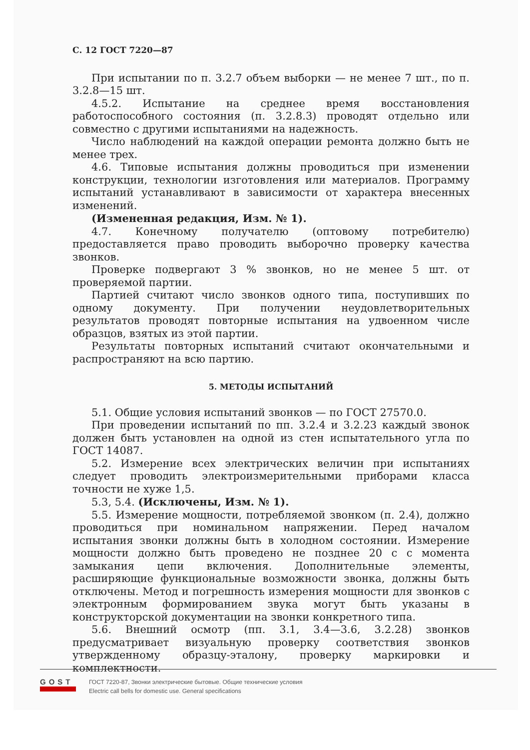С. 12 ГОСТ 7220—87
При испытании по п. 3.2.7 объем выборки — не менее 7 шт., по п. 3.2.8—15 шт.
4.5.2. Испытание на среднее время восстановления работоспособного состояния (п. 3.2.8.3) проводят отдельно или совместно с другими испытаниями на надежность.
Число наблюдений на каждой операции ремонта должно быть не менее трех.
4.6. Типовые испытания должны проводиться при изменении конструкции, технологии изготовления или материалов. Программу испытаний устанавливают в зависимости от характера внесенных изменений.
(Измененная редакция, Изм. № 1).
4.7. Конечному получателю (оптовому потребителю) предоставляется право проводить выборочно проверку качества звонков.
Проверке подвергают 3 % звонков, но не менее 5 шт. от проверяемой партии.
Партией считают число звонков одного типа, поступивших по одному документу. При получении неудовлетворительных результатов проводят повторные испытания на удвоенном числе образцов, взятых из этой партии.
Результаты повторных испытаний считают окончательными и распространяют на всю партию.
5. МЕТОДЫ ИСПЫТАНИЙ
5.1. Общие условия испытаний звонков — по ГОСТ 27570.0.
При проведении испытаний по пп. 3.2.4 и 3.2.23 каждый звонок должен быть установлен на одной из стен испытательного угла по ГОСТ 14087.
5.2. Измерение всех электрических величин при испытаниях следует проводить электроизмерительными приборами класса точности не хуже 1,5.
5.3, 5.4. (Исключены, Изм. № 1).
5.5. Измерение мощности, потребляемой звонком (п. 2.4), должно проводиться при номинальном напряжении. Перед началом испытания звонки должны быть в холодном состоянии. Измерение мощности должно быть проведено не позднее 20 с с момента замыкания цепи включения. Дополнительные элементы, расширяющие функциональные возможности звонка, должны быть отключены. Метод и погрешность измерения мощности для звонков с электронным формированием звука могут быть указаны в конструкторской документации на звонки конкретного типа.
5.6. Внешний осмотр (пп. 3.1, 3.4—3.6, 3.2.28) звонков предусматривает визуальную проверку соответствия звонков утвержденному образцу-эталону, проверку маркировки и комплектности.
GOST
ГОСТ 7220-87, Звонки электрические бытовые. Общие технические условия
Electric call bells for domestic use. General specifications